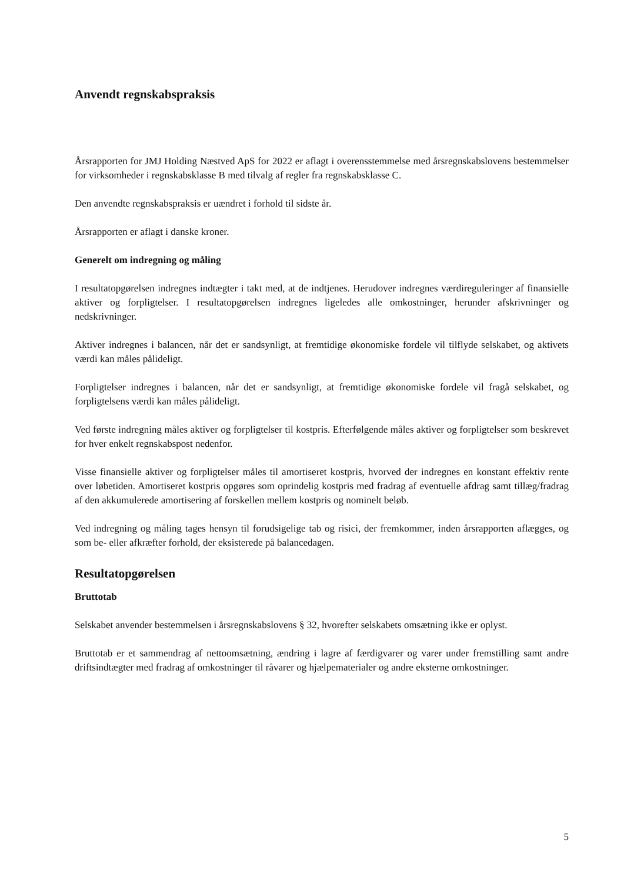Anvendt regnskabspraksis
Årsrapporten for JMJ Holding Næstved ApS for 2022 er aflagt i overensstemmelse med årsregnskabslovens bestemmelser for virksomheder i regnskabsklasse B med tilvalg af regler fra regnskabsklasse C.
Den anvendte regnskabspraksis er uændret i forhold til sidste år.
Årsrapporten er aflagt i danske kroner.
Generelt om indregning og måling
I resultatopgørelsen indregnes indtægter i takt med, at de indtjenes. Herudover indregnes værdireguleringer af finansielle aktiver og forpligtelser. I resultatopgørelsen indregnes ligeledes alle omkostninger, herunder afskrivninger og nedskrivninger.
Aktiver indregnes i balancen, når det er sandsynligt, at fremtidige økonomiske fordele vil tilflyde selskabet, og aktivets værdi kan måles pålideligt.
Forpligtelser indregnes i balancen, når det er sandsynligt, at fremtidige økonomiske fordele vil fragå selskabet, og forpligtelsens værdi kan måles pålideligt.
Ved første indregning måles aktiver og forpligtelser til kostpris. Efterfølgende måles aktiver og forpligtelser som beskrevet for hver enkelt regnskabspost nedenfor.
Visse finansielle aktiver og forpligtelser måles til amortiseret kostpris, hvorved der indregnes en konstant effektiv rente over løbetiden. Amortiseret kostpris opgøres som oprindelig kostpris med fradrag af eventuelle afdrag samt tillæg/fradrag af den akkumulerede amortisering af forskellen mellem kostpris og nominelt beløb.
Ved indregning og måling tages hensyn til forudsigelige tab og risici, der fremkommer, inden årsrapporten aflægges, og som be- eller afkræfter forhold, der eksisterede på balancedagen.
Resultatopgørelsen
Bruttotab
Selskabet anvender bestemmelsen i årsregnskabslovens § 32, hvorefter selskabets omsætning ikke er oplyst.
Bruttotab er et sammendrag af nettoomsætning, ændring i lagre af færdigvarer og varer under fremstilling samt andre driftsindtægter med fradrag af omkostninger til råvarer og hjælpematerialer og andre eksterne omkostninger.
5